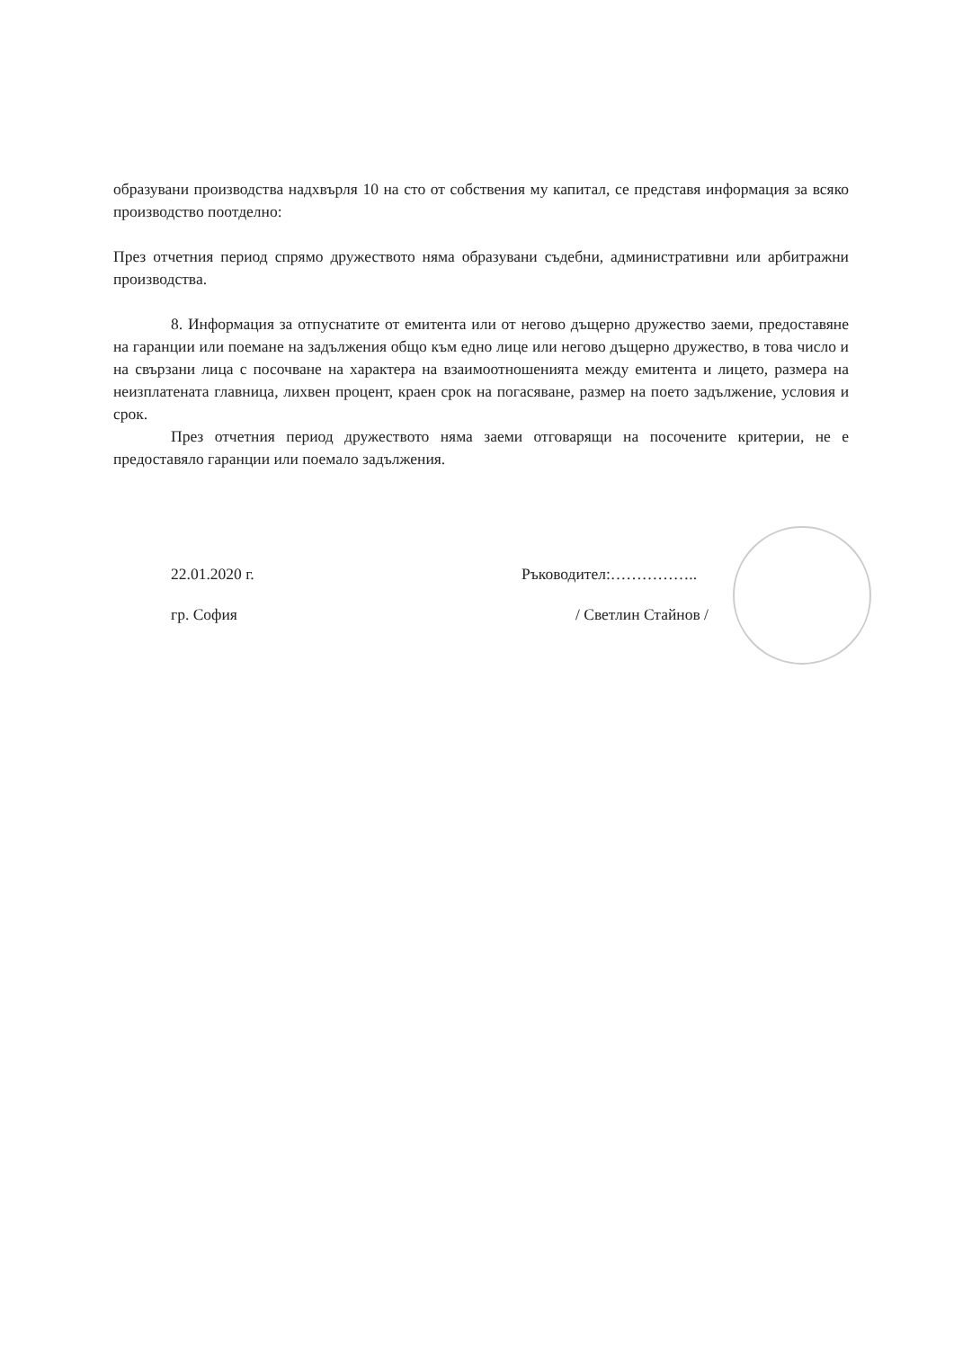образувани производства надхвърля 10 на сто от собствения му капитал, се представя информация за всяко производство поотделно:
През отчетния период спрямо дружеството няма образувани съдебни, административни или арбитражни производства.
8. Информация за отпуснатите от емитента или от негово дъщерно дружество заеми, предоставяне на гаранции или поемане на задължения общо към едно лице или негово дъщерно дружество, в това число и на свързани лица с посочване на характера на взаимоотношенията между емитента и лицето, размера на неизплатената главница, лихвен процент, краен срок на погасяване, размер на поето задължение, условия и срок.
През отчетния период дружеството няма заеми отговарящи на посочените критерии, не е предоставяло гаранции или поемало задължения.
22.01.2020 г.
гр. София
Ръководител:……………..
/ Светлин Стайнов /